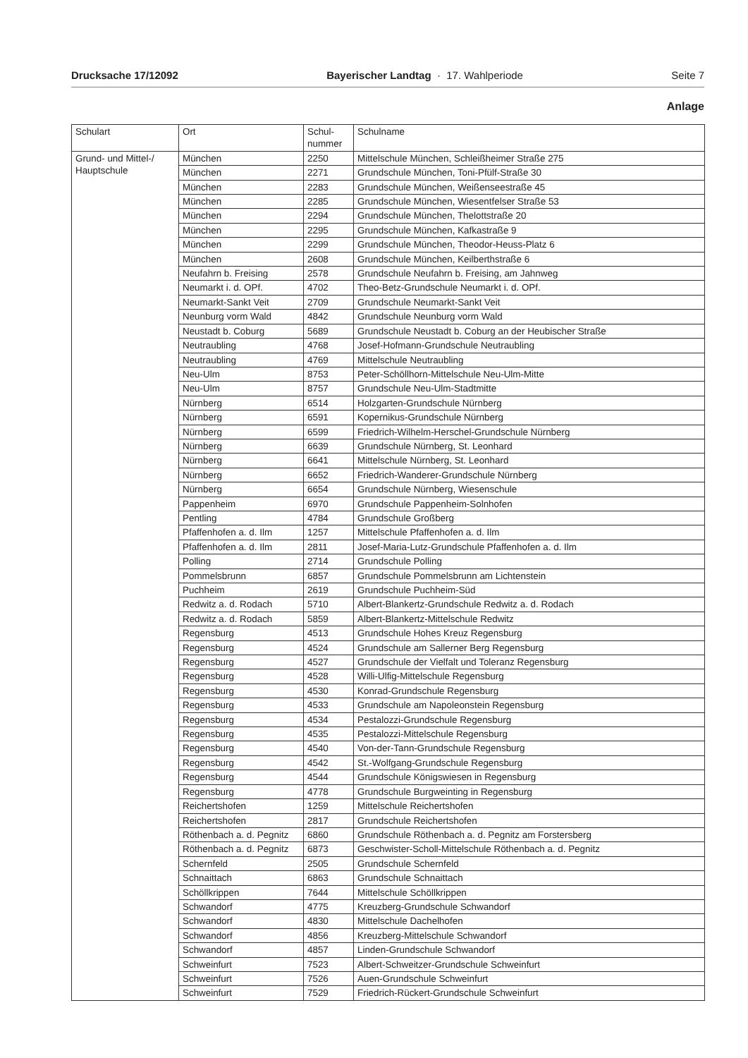Drucksache 17/12092 Bayerischer Landtag · 17. Wahlperiode Seite 7
Anlage
| Schulart | Ort | Schul- nummer | Schulname |
| --- | --- | --- | --- |
| Grund- und Mittel-/ Hauptschule | München | 2250 | Mittelschule München, Schleißheimer Straße 275 |
| | München | 2271 | Grundschule München, Toni-Pfülf-Straße 30 |
| | München | 2283 | Grundschule München, Weißenseestraße 45 |
| | München | 2285 | Grundschule München, Wiesentfelser Straße 53 |
| | München | 2294 | Grundschule München, Thelottstraße 20 |
| | München | 2295 | Grundschule München, Kafkastraße 9 |
| | München | 2299 | Grundschule München, Theodor-Heuss-Platz 6 |
| | München | 2608 | Grundschule München, Keilberthstraße 6 |
| | Neufahrn b. Freising | 2578 | Grundschule Neufahrn b. Freising, am Jahnweg |
| | Neumarkt i. d. OPf. | 4702 | Theo-Betz-Grundschule Neumarkt i. d. OPf. |
| | Neumarkt-Sankt Veit | 2709 | Grundschule Neumarkt-Sankt Veit |
| | Neunburg vorm Wald | 4842 | Grundschule Neunburg vorm Wald |
| | Neustadt b. Coburg | 5689 | Grundschule Neustadt b. Coburg an der Heubischer Straße |
| | Neutraubling | 4768 | Josef-Hofmann-Grundschule Neutraubling |
| | Neutraubling | 4769 | Mittelschule Neutraubling |
| | Neu-Ulm | 8753 | Peter-Schöllhorn-Mittelschule Neu-Ulm-Mitte |
| | Neu-Ulm | 8757 | Grundschule Neu-Ulm-Stadtmitte |
| | Nürnberg | 6514 | Holzgarten-Grundschule Nürnberg |
| | Nürnberg | 6591 | Kopernikus-Grundschule Nürnberg |
| | Nürnberg | 6599 | Friedrich-Wilhelm-Herschel-Grundschule Nürnberg |
| | Nürnberg | 6639 | Grundschule Nürnberg, St. Leonhard |
| | Nürnberg | 6641 | Mittelschule Nürnberg, St. Leonhard |
| | Nürnberg | 6652 | Friedrich-Wanderer-Grundschule Nürnberg |
| | Nürnberg | 6654 | Grundschule Nürnberg, Wiesenschule |
| | Pappenheim | 6970 | Grundschule Pappenheim-Solnhofen |
| | Pentling | 4784 | Grundschule Großberg |
| | Pfaffenhofen a. d. Ilm | 1257 | Mittelschule Pfaffenhofen a. d. Ilm |
| | Pfaffenhofen a. d. Ilm | 2811 | Josef-Maria-Lutz-Grundschule Pfaffenhofen a. d. Ilm |
| | Polling | 2714 | Grundschule Polling |
| | Pommelsbrunn | 6857 | Grundschule Pommelsbrunn am Lichtenstein |
| | Puchheim | 2619 | Grundschule Puchheim-Süd |
| | Redwitz a. d. Rodach | 5710 | Albert-Blankertz-Grundschule Redwitz a. d. Rodach |
| | Redwitz a. d. Rodach | 5859 | Albert-Blankertz-Mittelschule Redwitz |
| | Regensburg | 4513 | Grundschule Hohes Kreuz Regensburg |
| | Regensburg | 4524 | Grundschule am Sallerner Berg Regensburg |
| | Regensburg | 4527 | Grundschule der Vielfalt und Toleranz Regensburg |
| | Regensburg | 4528 | Willi-Ulfig-Mittelschule Regensburg |
| | Regensburg | 4530 | Konrad-Grundschule Regensburg |
| | Regensburg | 4533 | Grundschule am Napoleonstein Regensburg |
| | Regensburg | 4534 | Pestalozzi-Grundschule Regensburg |
| | Regensburg | 4535 | Pestalozzi-Mittelschule Regensburg |
| | Regensburg | 4540 | Von-der-Tann-Grundschule Regensburg |
| | Regensburg | 4542 | St.-Wolfgang-Grundschule Regensburg |
| | Regensburg | 4544 | Grundschule Königswiesen in Regensburg |
| | Regensburg | 4778 | Grundschule Burgweinting in Regensburg |
| | Reichertshofen | 1259 | Mittelschule Reichertshofen |
| | Reichertshofen | 2817 | Grundschule Reichertshofen |
| | Röthenbach a. d. Pegnitz | 6860 | Grundschule Röthenbach a. d. Pegnitz am Forstersberg |
| | Röthenbach a. d. Pegnitz | 6873 | Geschwister-Scholl-Mittelschule Röthenbach a. d. Pegnitz |
| | Schernfeld | 2505 | Grundschule Schernfeld |
| | Schnaittach | 6863 | Grundschule Schnaittach |
| | Schöllkrippen | 7644 | Mittelschule Schöllkrippen |
| | Schwandorf | 4775 | Kreuzberg-Grundschule Schwandorf |
| | Schwandorf | 4830 | Mittelschule Dachelhofen |
| | Schwandorf | 4856 | Kreuzberg-Mittelschule Schwandorf |
| | Schwandorf | 4857 | Linden-Grundschule Schwandorf |
| | Schweinfurt | 7523 | Albert-Schweitzer-Grundschule Schweinfurt |
| | Schweinfurt | 7526 | Auen-Grundschule Schweinfurt |
| | Schweinfurt | 7529 | Friedrich-Rückert-Grundschule Schweinfurt |